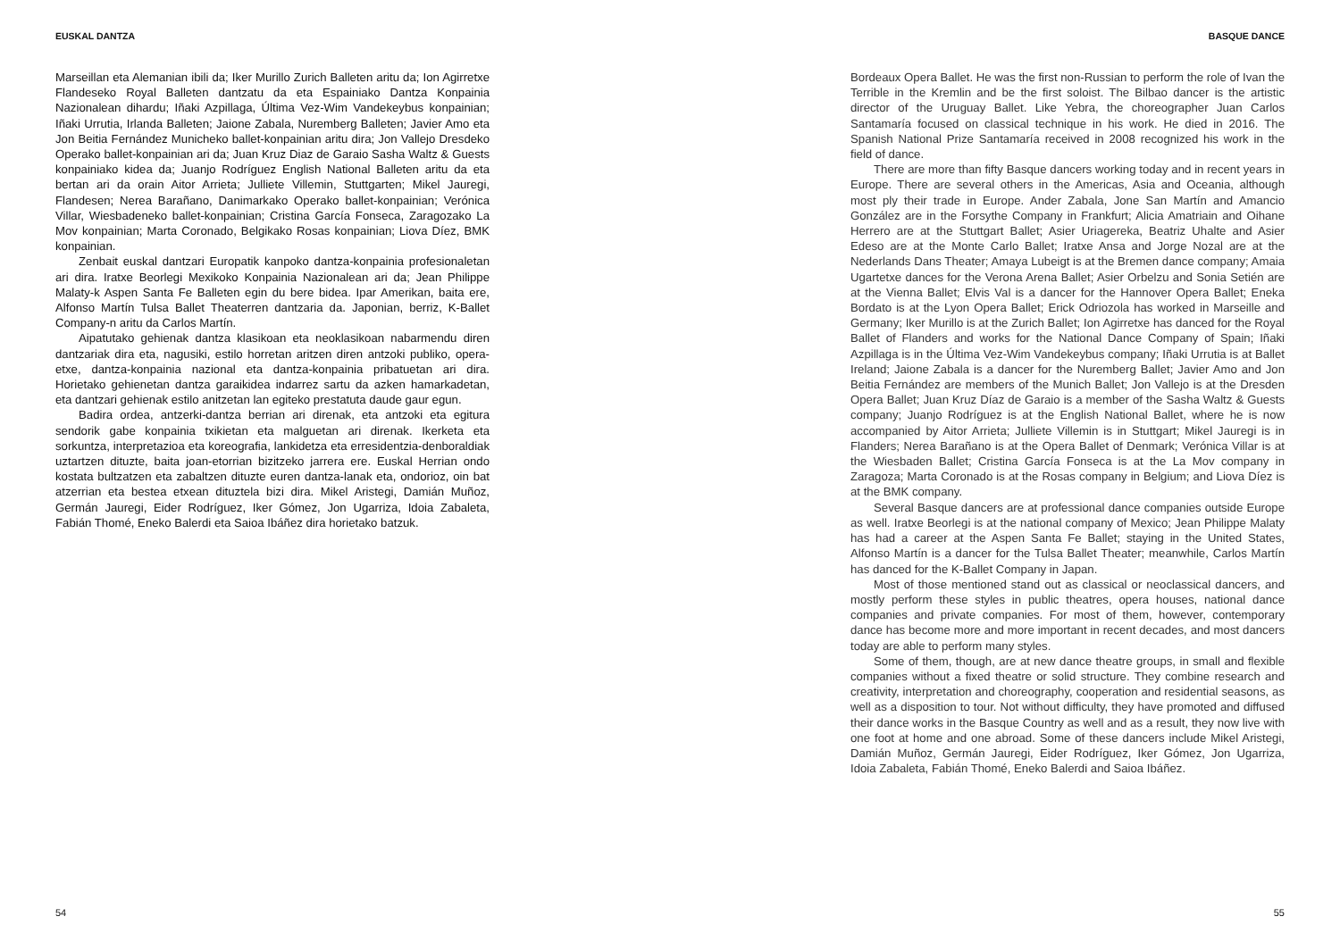EUSKAL DANTZA
Marseillan eta Alemanian ibili da; Iker Murillo Zurich Balleten aritu da; Ion Agirretxe Flandeseko Royal Balleten dantzatu da eta Espainiako Dantza Konpainia Nazionalean dihardu; Iñaki Azpillaga, Última Vez-Wim Vandekeybus konpainian; Iñaki Urrutia, Irlanda Balleten; Jaione Zabala, Nuremberg Balleten; Javier Amo eta Jon Beitia Fernández Municheko ballet-konpainian aritu dira; Jon Vallejo Dresdeko Operako ballet-konpainian ari da; Juan Kruz Diaz de Garaio Sasha Waltz & Guests konpainiako kidea da; Juanjo Rodríguez English National Balleten aritu da eta bertan ari da orain Aitor Arrieta; Julliete Villemin, Stuttgarten; Mikel Jauregi, Flandesen; Nerea Barañano, Danimarkako Operako ballet-konpainian; Verónica Villar, Wiesbadeneko ballet-konpainian; Cristina García Fonseca, Zaragozako La Mov konpainian; Marta Coronado, Belgikako Rosas konpainian; Liova Díez, BMK konpainian.
Zenbait euskal dantzari Europatik kanpoko dantza-konpainia profesionaletan ari dira. Iratxe Beorlegi Mexikoko Konpainia Nazionalean ari da; Jean Philippe Malaty-k Aspen Santa Fe Balleten egin du bere bidea. Ipar Amerikan, baita ere, Alfonso Martín Tulsa Ballet Theaterren dantzaria da. Japonian, berriz, K-Ballet Company-n aritu da Carlos Martín.
Aipatutako gehienak dantza klasikoan eta neoklasikoan nabarmendu diren dantzariak dira eta, nagusiki, estilo horretan aritzen diren antzoki publiko, opera-etxe, dantza-konpainia nazional eta dantza-konpainia pribatuetan ari dira. Horietako gehienetan dantza garaikidea indarrez sartu da azken hamarkadetan, eta dantzari gehienak estilo anitzetan lan egiteko prestatuta daude gaur egun.
Badira ordea, antzerki-dantza berrian ari direnak, eta antzoki eta egitura sendorik gabe konpainia txikietan eta malguetan ari direnak. Ikerketa eta sorkuntza, interpretazioa eta koreografia, lankidetza eta erresidentzia-denboraldiak uztartzen dituzte, baita joan-etorrian bizitzeko jarrera ere. Euskal Herrian ondo kostata bultzatzen eta zabaltzen dituzte euren dantza-lanak eta, ondorioz, oin bat atzerrian eta bestea etxean dituztela bizi dira. Mikel Aristegi, Damián Muñoz, Germán Jauregi, Eider Rodríguez, Iker Gómez, Jon Ugarriza, Idoia Zabaleta, Fabián Thomé, Eneko Balerdi eta Saioa Ibáñez dira horietako batzuk.
54
BASQUE DANCE
Bordeaux Opera Ballet. He was the first non-Russian to perform the role of Ivan the Terrible in the Kremlin and be the first soloist. The Bilbao dancer is the artistic director of the Uruguay Ballet. Like Yebra, the choreographer Juan Carlos Santamaría focused on classical technique in his work. He died in 2016. The Spanish National Prize Santamaría received in 2008 recognized his work in the field of dance.
There are more than fifty Basque dancers working today and in recent years in Europe. There are several others in the Americas, Asia and Oceania, although most ply their trade in Europe. Ander Zabala, Jone San Martín and Amancio González are in the Forsythe Company in Frankfurt; Alicia Amatriain and Oihane Herrero are at the Stuttgart Ballet; Asier Uriagereka, Beatriz Uhalte and Asier Edeso are at the Monte Carlo Ballet; Iratxe Ansa and Jorge Nozal are at the Nederlands Dans Theater; Amaya Lubeigt is at the Bremen dance company; Amaia Ugartetxe dances for the Verona Arena Ballet; Asier Orbelzu and Sonia Setién are at the Vienna Ballet; Elvis Val is a dancer for the Hannover Opera Ballet; Eneka Bordato is at the Lyon Opera Ballet; Erick Odriozola has worked in Marseille and Germany; Iker Murillo is at the Zurich Ballet; Ion Agirretxe has danced for the Royal Ballet of Flanders and works for the National Dance Company of Spain; Iñaki Azpillaga is in the Última Vez-Wim Vandekeybus company; Iñaki Urrutia is at Ballet Ireland; Jaione Zabala is a dancer for the Nuremberg Ballet; Javier Amo and Jon Beitia Fernández are members of the Munich Ballet; Jon Vallejo is at the Dresden Opera Ballet; Juan Kruz Díaz de Garaio is a member of the Sasha Waltz & Guests company; Juanjo Rodríguez is at the English National Ballet, where he is now accompanied by Aitor Arrieta; Julliete Villemin is in Stuttgart; Mikel Jauregi is in Flanders; Nerea Barañano is at the Opera Ballet of Denmark; Verónica Villar is at the Wiesbaden Ballet; Cristina García Fonseca is at the La Mov company in Zaragoza; Marta Coronado is at the Rosas company in Belgium; and Liova Díez is at the BMK company.
Several Basque dancers are at professional dance companies outside Europe as well. Iratxe Beorlegi is at the national company of Mexico; Jean Philippe Malaty has had a career at the Aspen Santa Fe Ballet; staying in the United States, Alfonso Martín is a dancer for the Tulsa Ballet Theater; meanwhile, Carlos Martín has danced for the K-Ballet Company in Japan.
Most of those mentioned stand out as classical or neoclassical dancers, and mostly perform these styles in public theatres, opera houses, national dance companies and private companies. For most of them, however, contemporary dance has become more and more important in recent decades, and most dancers today are able to perform many styles.
Some of them, though, are at new dance theatre groups, in small and flexible companies without a fixed theatre or solid structure. They combine research and creativity, interpretation and choreography, cooperation and residential seasons, as well as a disposition to tour. Not without difficulty, they have promoted and diffused their dance works in the Basque Country as well and as a result, they now live with one foot at home and one abroad. Some of these dancers include Mikel Aristegi, Damián Muñoz, Germán Jauregi, Eider Rodríguez, Iker Gómez, Jon Ugarriza, Idoia Zabaleta, Fabián Thomé, Eneko Balerdi and Saioa Ibáñez.
55